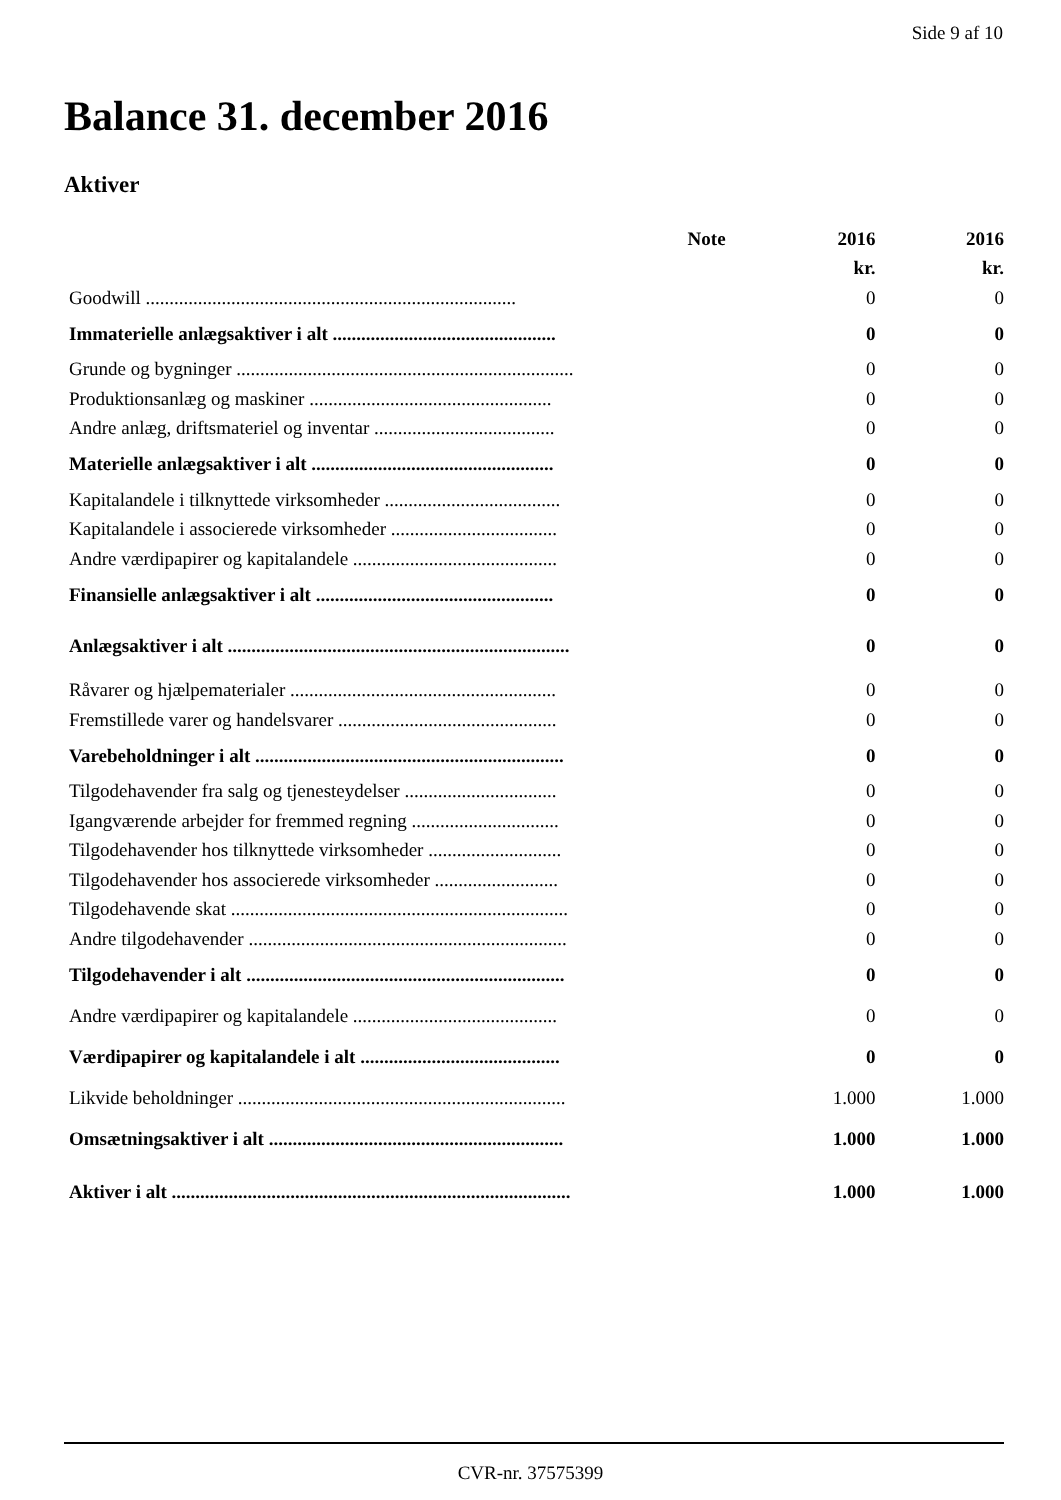Side 9 af 10
Balance 31. december 2016
Aktiver
| | Note | 2016 | 2016 |
| --- | --- | --- | --- |
| | | kr. | kr. |
| Goodwill .............................................................................. | | 0 | 0 |
| Immaterielle anlægsaktiver i alt ............................................... | | 0 | 0 |
| Grunde og bygninger ....................................................................... | | 0 | 0 |
| Produktionsanlæg og maskiner ................................................... | | 0 | 0 |
| Andre anlæg, driftsmateriel og inventar ...................................... | | 0 | 0 |
| Materielle anlægsaktiver i alt ................................................... | | 0 | 0 |
| Kapitalandele i tilknyttede virksomheder ..................................... | | 0 | 0 |
| Kapitalandele i associerede virksomheder ................................... | | 0 | 0 |
| Andre værdipapirer og kapitalandele ........................................... | | 0 | 0 |
| Finansielle anlægsaktiver i alt .................................................. | | 0 | 0 |
| Anlægsaktiver i alt ........................................................................ | | 0 | 0 |
| Råvarer og hjælpematerialer ........................................................ | | 0 | 0 |
| Fremstillede varer og handelsvarer .............................................. | | 0 | 0 |
| Varebeholdninger i alt ................................................................. | | 0 | 0 |
| Tilgodehavender fra salg og tjenesteydelser ................................ | | 0 | 0 |
| Igangværende arbejder for fremmed regning ............................... | | 0 | 0 |
| Tilgodehavender hos tilknyttede virksomheder ............................ | | 0 | 0 |
| Tilgodehavender hos associerede virksomheder .......................... | | 0 | 0 |
| Tilgodehavende skat ....................................................................... | | 0 | 0 |
| Andre tilgodehavender ................................................................... | | 0 | 0 |
| Tilgodehavender i alt ................................................................... | | 0 | 0 |
| Andre værdipapirer og kapitalandele ........................................... | | 0 | 0 |
| Værdipapirer og kapitalandele i alt .......................................... | | 0 | 0 |
| Likvide beholdninger ..................................................................... | | 1.000 | 1.000 |
| Omsætningsaktiver i alt .............................................................. | | 1.000 | 1.000 |
| Aktiver i alt .................................................................................... | | 1.000 | 1.000 |
CVR-nr. 37575399